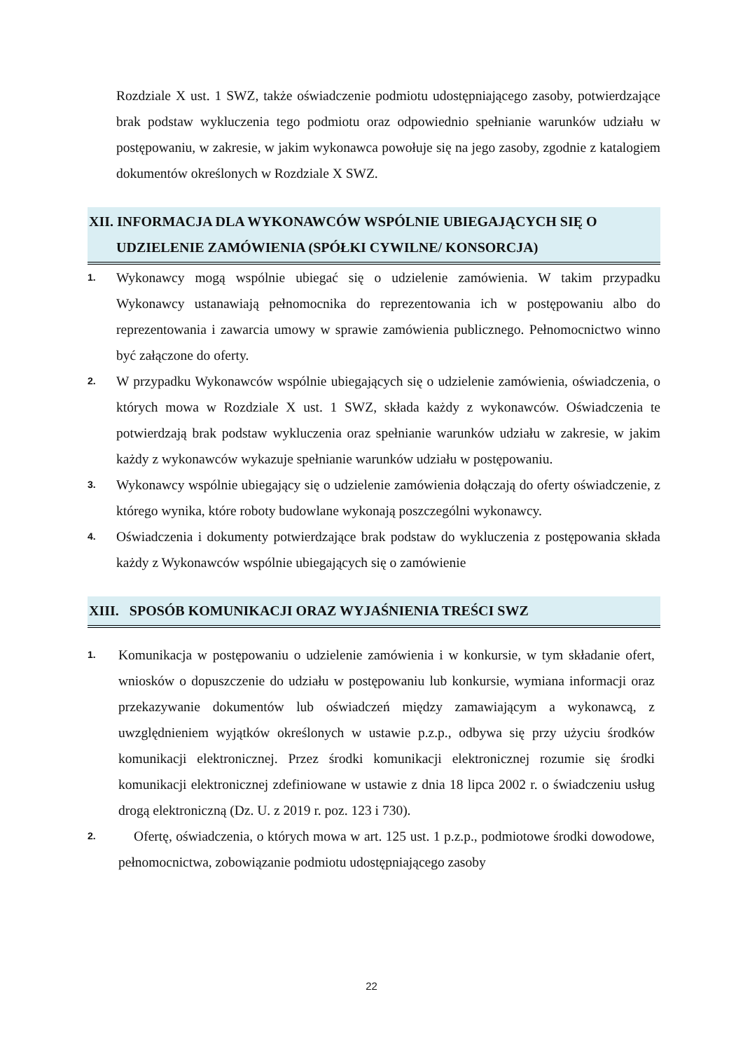Rozdziale X ust. 1 SWZ, także oświadczenie podmiotu udostępniającego zasoby, potwierdzające brak podstaw wykluczenia tego podmiotu oraz odpowiednio spełnianie warunków udziału w postępowaniu, w zakresie, w jakim wykonawca powołuje się na jego zasoby, zgodnie z katalogiem dokumentów określonych w Rozdziale X SWZ.
XII. INFORMACJA DLA WYKONAWCÓW WSPÓLNIE UBIEGAJĄCYCH SIĘ O
UDZIELENIE ZAMÓWIENIA (SPÓŁKI CYWILNE/ KONSORCJA)
1.
Wykonawcy mogą wspólnie ubiegać się o udzielenie zamówienia. W takim przypadku Wykonawcy ustanawiają pełnomocnika do reprezentowania ich w postępowaniu albo do reprezentowania i zawarcia umowy w sprawie zamówienia publicznego. Pełnomocnictwo winno być załączone do oferty.
2.
W przypadku Wykonawców wspólnie ubiegających się o udzielenie zamówienia, oświadczenia, o których mowa w Rozdziale X ust. 1 SWZ, składa każdy z wykonawców. Oświadczenia te potwierdzają brak podstaw wykluczenia oraz spełnianie warunków udziału w zakresie, w jakim każdy z wykonawców wykazuje spełnianie warunków udziału w postępowaniu.
3.
Wykonawcy wspólnie ubiegający się o udzielenie zamówienia dołączają do oferty oświadczenie, z którego wynika, które roboty budowlane wykonają poszczególni wykonawcy.
4.
Oświadczenia i dokumenty potwierdzające brak podstaw do wykluczenia z postępowania składa każdy z Wykonawców wspólnie ubiegających się o zamówienie
XIII. SPOSÓB KOMUNIKACJI ORAZ WYJAŚNIENIA TREŚCI SWZ
1.
Komunikacja w postępowaniu o udzielenie zamówienia i w konkursie, w tym składanie ofert, wniosków o dopuszczenie do udziału w postępowaniu lub konkursie, wymiana informacji oraz przekazywanie dokumentów lub oświadczeń między zamawiającym a wykonawcą, z uwzględnieniem wyjątków określonych w ustawie p.z.p., odbywa się przy użyciu środków komunikacji elektronicznej. Przez środki komunikacji elektronicznej rozumie się środki komunikacji elektronicznej zdefiniowane w ustawie z dnia 18 lipca 2002 r. o świadczeniu usług drogą elektroniczną (Dz. U. z 2019 r. poz. 123 i 730).
2.
Ofertę, oświadczenia, o których mowa w art. 125 ust. 1 p.z.p., podmiotowe środki dowodowe, pełnomocnictwa, zobowiązanie podmiotu udostępniającego zasoby
22